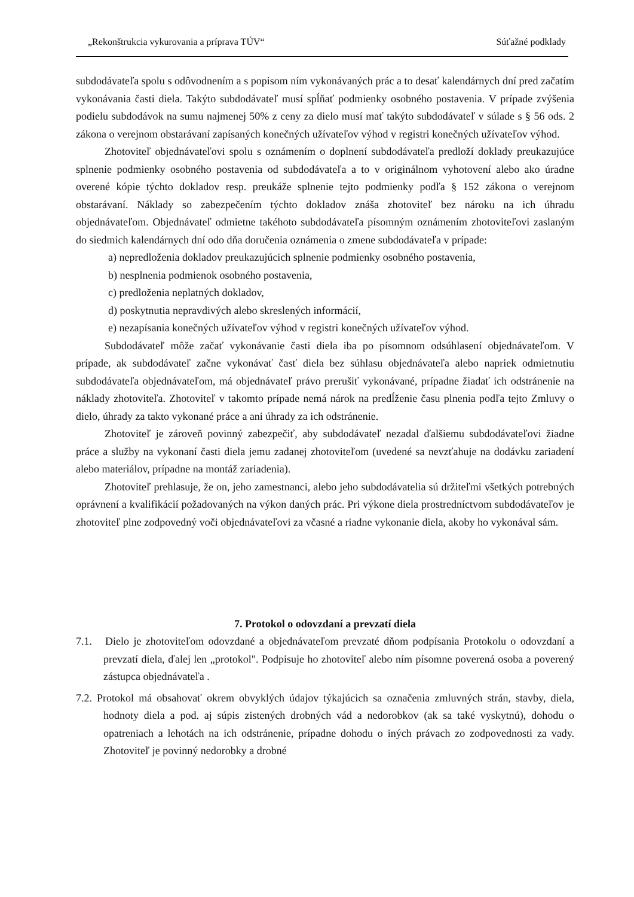„Rekonštrukcia vykurovania a príprava TÚV“Súťažné podklady
subdodávateľa spolu s odôvodnením a s popisom ním vykonávaných prác a to desať kalendárnych dní pred začatím vykonávania časti diela. Takýto subdodávateľ musí spĺňať podmienky osobného postavenia. V prípade zvýšenia podielu subdodávok na sumu najmenej 50% z ceny za dielo musí mať takýto subdodávateľ v súlade s § 56 ods. 2 zákona o verejnom obstarávaní zapísaných konečných užívateľov výhod v registri konečných užívateľov výhod.
Zhotoviteľ objednávateľovi spolu s oznámením o doplnení subdodávateľa predloží doklady preukazujúce splnenie podmienky osobného postavenia od subdodávateľa a to v originálnom vyhotovení alebo ako úradne overené kópie týchto dokladov resp. preukáže splnenie tejto podmienky podľa § 152 zákona o verejnom obstarávaní. Náklady so zabezpečením týchto dokladov znáša zhotoviteľ bez nároku na ich úhradu objednávateľom. Objednávateľ odmietne takéhoto subdodávateľa písomným oznámením zhotoviteľovi zaslaným do siedmich kalendárnych dní odo dňa doručenia oznámenia o zmene subdodávateľa v prípade:
a) nepredloženia dokladov preukazujúcich splnenie podmienky osobného postavenia,
b) nesplnenia podmienok osobného postavenia,
c) predloženia neplatných dokladov,
d) poskytnutia nepravdivých alebo skreslených informácií,
e) nezapísania konečných užívateľov výhod v registri konečných užívateľov výhod.
Subdodávateľ môže začať vykonávanie časti diela iba po písomnom odsúhlasení objednávateľom. V prípade, ak subdodávateľ začne vykonávať časť diela bez súhlasu objednávateľa alebo napriek odmietnutiu subdodávateľa objednávateľom, má objednávateľ právo prerušiť vykonávané, prípadne žiadať ich odstránenie na náklady zhotoviteľa. Zhotoviteľ v takomto prípade nemá nárok na predĺženie času plnenia podľa tejto Zmluvy o dielo, úhrady za takto vykonané práce a ani úhrady za ich odstránenie.
Zhotoviteľ je zároveň povinný zabezpečiť, aby subdodávateľ nezadal ďalšiemu subdodávateľovi žiadne práce a služby na vykonaní časti diela jemu zadanej zhotoviteľom (uvedené sa nevzťahuje na dodávku zariadení alebo materiálov, prípadne na montáž zariadenia).
Zhotoviteľ prehlasuje, že on, jeho zamestnanci, alebo jeho subdodávatelia sú držiteľmi všetkých potrebných oprávnení a kvalifikácií požadovaných na výkon daných prác. Pri výkone diela prostredníctvom subdodávateľov je zhotoviteľ plne zodpovedný voči objednávateľovi za včasné a riadne vykonanie diela, akoby ho vykonával sám.
7. Protokol o odovzdaní a prevzatí diela
7.1. Dielo je zhotoviteľom odovzdané a objednávateľom prevzaté dňom podpísania Protokolu o odovzdaní a prevzatí diela, ďalej len „protokol". Podpisuje ho zhotoviteľ alebo ním písomne poverená osoba a poverený zástupca objednávateľa .
7.2. Protokol má obsahovať okrem obvyklých údajov týkajúcich sa označenia zmluvných strán, stavby, diela, hodnoty diela a pod. aj súpis zistených drobných vád a nedorobkov (ak sa také vyskytnú), dohodu o opatreniach a lehotách na ich odstránenie, prípadne dohodu o iných právach zo zodpovednosti za vady. Zhotoviteľ je povinný nedorobky a drobné